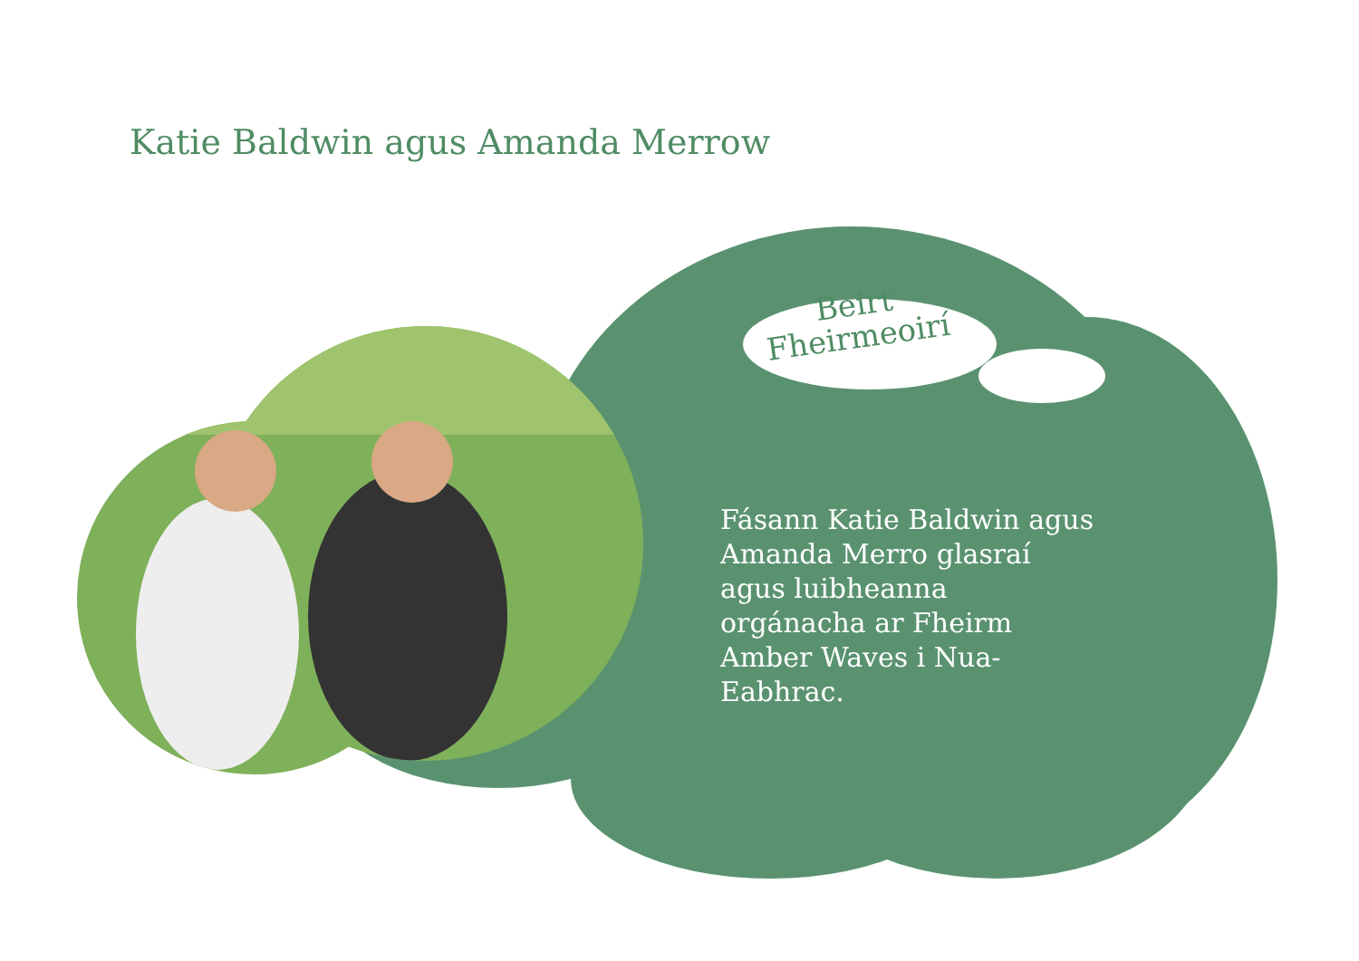Katie Baldwin agus Amanda Merrow
Beirt Fheirmeoirí
Fásann Katie Baldwin agus Amanda Merro glasraí agus luibheanna orgánacha ar Fheirm Amber Waves i Nua-Eabhrac.